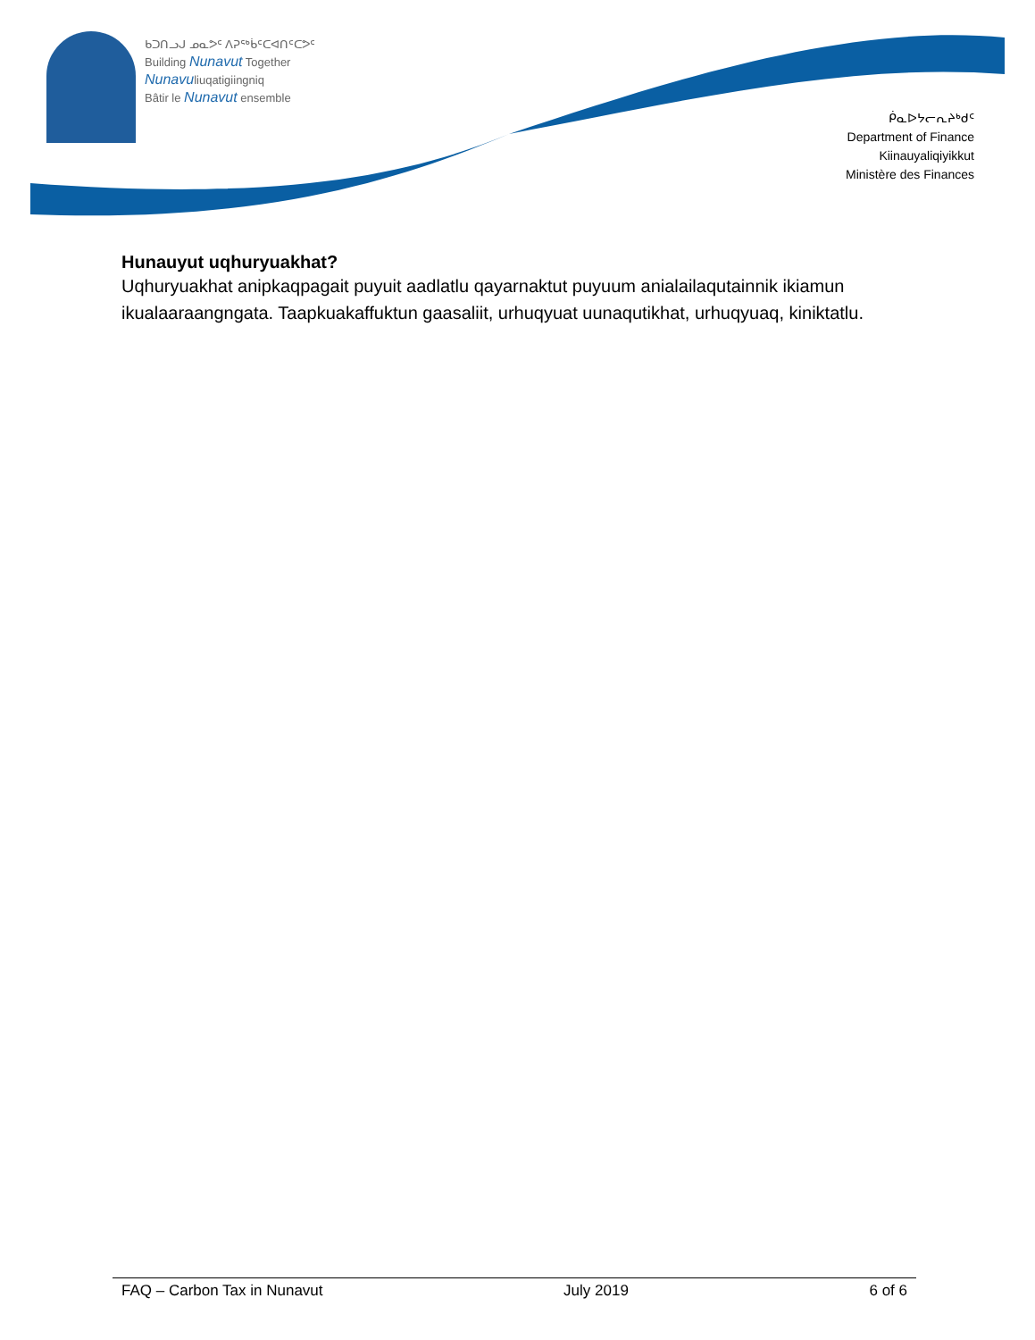ᑲᑐᑎᓗᒍ ᓄᓇᕗᑦ ᐱᕈᖅᑳᑦᑕᐊᑎᑦᑕᕗᑦ
Building Nunavut Together
Nunavuliuqatigiingniq
Bâtir le Nunavut ensemble
ᑮᓇᐅᔭᓕᕆᔨᒃᑯᑦ
Department of Finance
Kiinauyaliqiyikkut
Ministère des Finances
Hunauyut uqhuryuakhat?
Uqhuryuakhat anipkaqpagait puyuit aadlatlu qayarnaktut puyuum anialailaqutainnik ikiamun ikualaaraangngata. Taapkuakaffuktun gaasaliit, urhuqyuat uunaqutikhat, urhuqyuaq, kiniktatlu.
FAQ – Carbon Tax in Nunavut July 2019 6 of 6